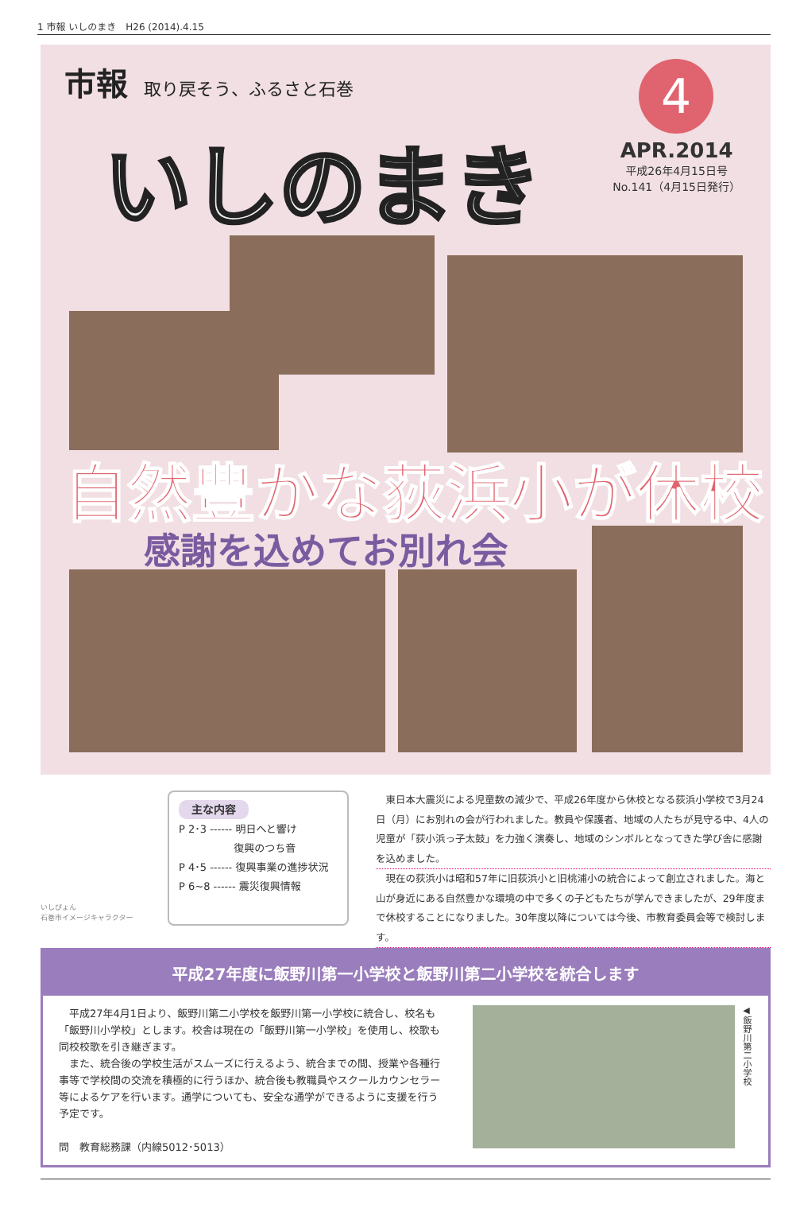1 市報 いしのまき　H26 (2014).4.15
市報 取り戻そう、ふるさと石巻
いしのまき
4
APR.2014
平成26年4月15日号
No.141（4月15日発行）
自然豊かな荻浜小が休校
感謝を込めてお別れ会
いしぴょん
石巻市イメージキャラクター
主な内容
P 2･3 ------ 明日へと響け
　　　　　 復興のつち音
P 4･5 ------ 復興事業の進捗状況
P 6~8 ------ 震災復興情報
東日本大震災による児童数の減少で、平成26年度から休校となる荻浜小学校で3月24日（月）にお別れの会が行われました。教員や保護者、地域の人たちが見守る中、4人の児童が「荻小浜っ子太鼓」を力強く演奏し、地域のシンボルとなってきた学び舎に感謝を込めました。
現在の荻浜小は昭和57年に旧荻浜小と旧桃浦小の統合によって創立されました。海と山が身近にある自然豊かな環境の中で多くの子どもたちが学んできましたが、29年度まで休校することになりました。30年度以降については今後、市教育委員会等で検討します。
平成27年度に飯野川第一小学校と飯野川第二小学校を統合します
平成27年4月1日より、飯野川第二小学校を飯野川第一小学校に統合し、校名も「飯野川小学校」とします。校舎は現在の「飯野川第一小学校」を使用し、校歌も同校校歌を引き継ぎます。
また、統合後の学校生活がスムーズに行えるよう、統合までの間、授業や各種行事等で学校間の交流を積極的に行うほか、統合後も教職員やスクールカウンセラー等によるケアを行います。通学についても、安全な通学ができるように支援を行う予定です。
問　教育総務課（内線5012･5013）
◀飯野川第二小学校